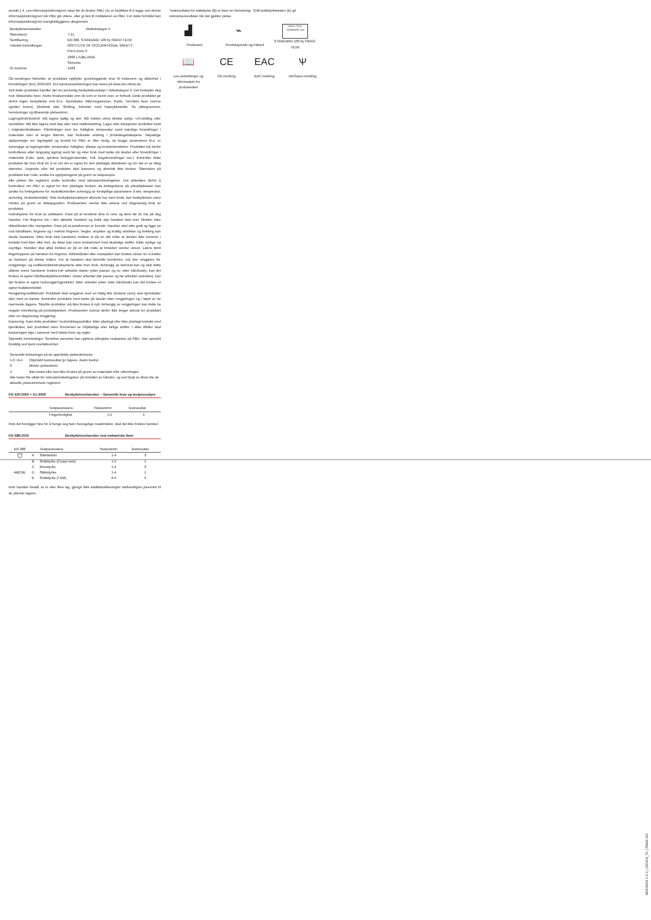avsnitt 1.4. Les informasjonsbrosjyren nøye før du bruker PBU. Du er forpliktet til å legge ved denne informasjonsbrosjyren når PBU gis videre, eller gi den til mottakeren av PBU. For dette formålet kan informasjonsbrosjyren mangfoldiggjøres ubegrenset.
| Beskyttelseshansker | Risikokategori II |
| Størrelse(r) | 7-11 |
| Sertifisering | EN 388, STANDARD 100 by OEKO-TEX® |
| Teknisk kontrollorgan | INSTITUTE OF OCCUPATIONAL SAFETY Pot k izviru 6 1000 LJUBLJANA Slovenia |
| ID-nummer | 1493 |
CE-merkingen bekrefter at produktet oppfyller grunnleggende krav til helsevern og sikkerhet i forordningen (EU) 2016/425. EU-samsvarserklæringen kan leses på www.doc.nitras.de.
Ved dette produktet handler det om personlig beskyttelsesutstyr i risikokategori II. Det beskytter deg mot: Mekaniske farer. Andre bruksområder enn de som er nevnt over, er forbudt. Dette produktet gir derfor ingen beskyttelse mot bl.a.: Kjemikalier, Mikroorganismer, Kulde, Termiske farer (varme og/eller brann), Elektrisk støt, Stråling, Arbeider med høytrykksstråle. Se piktogrammer, henvisninger og tilhørende ytelsestrinn.
Lagring/bruk/kontroll: Må lagres kjølig og tørt. Må holdes unna direkte sollys, UV-stråling eller osonkilder. Må ikke lagres med bøy eller med vektbelastning. Lagre eller transporter produktet helst i originalemballasjen. Påvirkninger som lys, fuktighet, temperatur samt naturlige forandringer i materialet over et lengre tidsrom, kan forårsake endring i produktegenskapene. Nøyaktige opplysninger om lagringstid og levetid for PBU er ikke mulig, da begge parametere bl.a. er avhengige av lagringsmåte, temperatur, fuktighet, slitasje og bruksintensiteten. Produktet må derfor kontrolleres etter langvarig lagring samt før og etter bruk med tanke på skader eller forandringer i materialet (f.eks. sprø, sprukne belegg/materialer, hull, fargeforandringer osv.). Kontroller dette produktet før hver bruk for å se om det er egnet for den planlagte aktiviteten og om det er av riktig størrelse. Uegnede eller feil produkter skal kasseres og absolutt ikke brukes. Størrelsen på produktet kan f.eks. avvike fra opplysningene på grunn av ekspansjon.
Alle ytelser ble registrert under kontroller med laboratoriebetingelser. Det anbefales derfor å kontrollere om PBU er egnet for den planlagte bruken, da betingelsene på arbeidsplassen kan avvike fra betingelsene for modellkontrollen avhengig av forskjellige parametere (f.eks. temperatur, avrivning, bruksintensitet). Hvis beskyttelsesutstyret allerede har vært brukt, kan beskyttelsen være mindre på grunn av slitasjegraden. Produsenten overtar ikke ansvar ved ufagmessig bruk av produktet.
Instruksjoner for bruk av artikkelen: Pass på at hendene dine er rene og tørre før du har på deg hansker. Før fingrene inn i den aktuelle hansken og trekk opp hansken løst over hånden etter ribbebåndet eller mansjetten. Pass på at passformen er korrekt. Hansker skal sitte godt og ligge an mot håndflaten, fingrene og i mellom fingrene. Negler, smykker og kraftig utvidelse og trekking kan skade hanskene. Etter bruk skal hanskene trekkes ut på en slik måte at utsiden ikke kommer i kontakt med klær eller hud, da disse kan være kontaminert med skadelige stoffer, både synlige og usynlige. Hansker skal altså trekkes av på en slik måte at innsiden vender utover. Løsne først fingertuppene på hansken fra fingrene. Ribbebåndet eller mansjetten kan brettes utover for å trekke av hansken på denne måten. For at hansken skal beholde komforten, må den rengjøres iht. rengjørings- og vedlikeholdsinstruksjonene etter hver bruk. Avhengig av behovet kan og skal dette utføres mens hanskene brukes.Før arbeidet starter (etter pauser og ev. etter håndvask), kan det brukes et egnet håndbeskyttelsesmiddel. Under arbeidet (før pauser og før arbeidet avsluttes), kan det brukes et egnet hudrengjøringsmiddel. Etter arbeidet (etter siste håndvask) kan det brukes et egnet hudpleiemiddel.
Rengjøring/vedlikehold: Produktet skal rengjøres med en fuktig klut (lunkent vann) uten kjemikalier eller med en børste. Kontroller produktet med tanke på skader etter rengjøringen og i løpet av de nærmeste dagene. Skadde produkter må ikke brukes å nytt. Avhengig av rengjøringen kan dette ha negativ innvirkning på produktytelsen. Produsenten overtar derfor ikke lenger ansvar for produktet etter en ufagmessig rengjøring.
Kassering: Kast dette produktet i husholdningsavfallet. Etter planlagt eller ikke planlagt kontakt med kjemikalier, kan produktet være forurenset av miljøfarlige eller farlige stoffer. I slike tilfeller skal kasseringen skje i samsvar med lokale lover og regler.
Spesielle henvisninger: Sensitive personer kan oppleve allergiske reaksjoner på PBU. Vær spesielt forsiktig ved kjent overfølsomhet.
| Generelle forklaringer på de oppnådde ytelsestrinnene | |
| 1-6 / A-F | Oppnådd testresultat (jo høyere, desto bedre) |
| 0 | Minste ytelsestrinn |
| X | Ikke testet eller kan ikke brukes på grunn av materialet eller utformingen |
| Alle tester ble utført iht. laboratoriebetingelser på innsiden av hånden, og ved hjelp av disse ble de aktuelle ytelsestrinnene registrert. | |
EN 420:2003 + A1:2009 Beskyttelseshansker – Generelle krav og testprosedyre
| | Testparametere | Ytelsestrinn | Testresultat |
| --- | --- | --- | --- |
| | Fingerferdighet | 1-5 | 5 |
Hvis det foreligger fare for å henge seg fast i bevegelige maskindeler, skal det ikke brukes hansker.
EN 388:2016 Beskyttelseshansker mot mekaniske farer
| EN 388 | | Testparametere | Ytelsestrinn | Testresultat |
| --- | --- | --- | --- | --- |
| ⛉ | A | Slitefasthet | 1-4 | 3 |
| | B | Snittstyrke (Coupe-test) | 1-5 | 1 |
| | C | Rivestyrke | 1-4 | 3 |
| ABCDE | D | Stikkstyrke | 1-4 | 1 |
| | E | Snittstyrke (TDM) | A-F | X |
Hvis hansker består av to eller flere lag, gjengir ikke totalklassifiseringen nødvendigvis yteevnen til de ytterste lagene.
Testresultatet for snittstyrke (B) er bare en henvisning. TDM-snittstyrketesten (E) gir referanseresultater når det gjelder ytelse.
▟
Produsent
⌁
Produksjonsår og-måned
OEKO-TEX®
STANDARD 100
STANDARD 100 by OEKO-TEX®
📖
Les veiledninger og informasjon fra produsenten
CE
CE-merking
EAC
EAC-merking
Ѱ
UkrSepro-merking
VERSION 1.2.1 | 220104_TL | PAGE 6/6